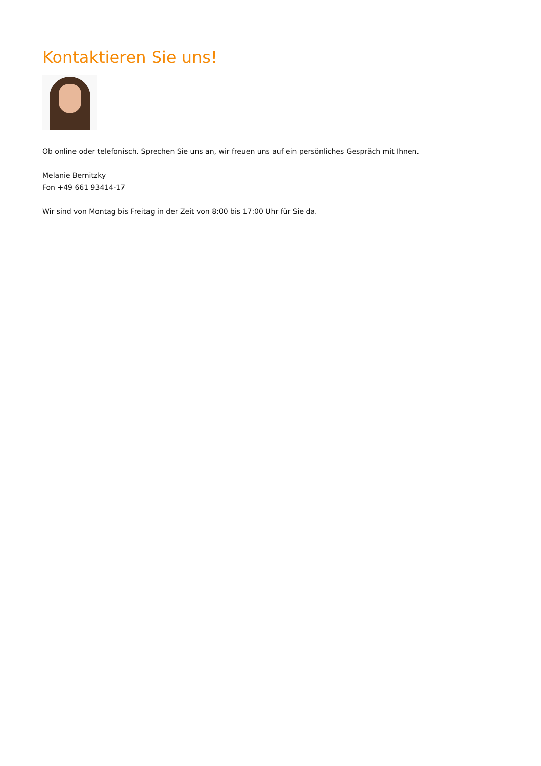Kontaktieren Sie uns!
Ob online oder telefonisch. Sprechen Sie uns an, wir freuen uns auf ein persönliches Gespräch mit Ihnen.
Melanie Bernitzky
Fon +49 661 93414-17
Wir sind von Montag bis Freitag in der Zeit von 8:00 bis 17:00 Uhr für Sie da.